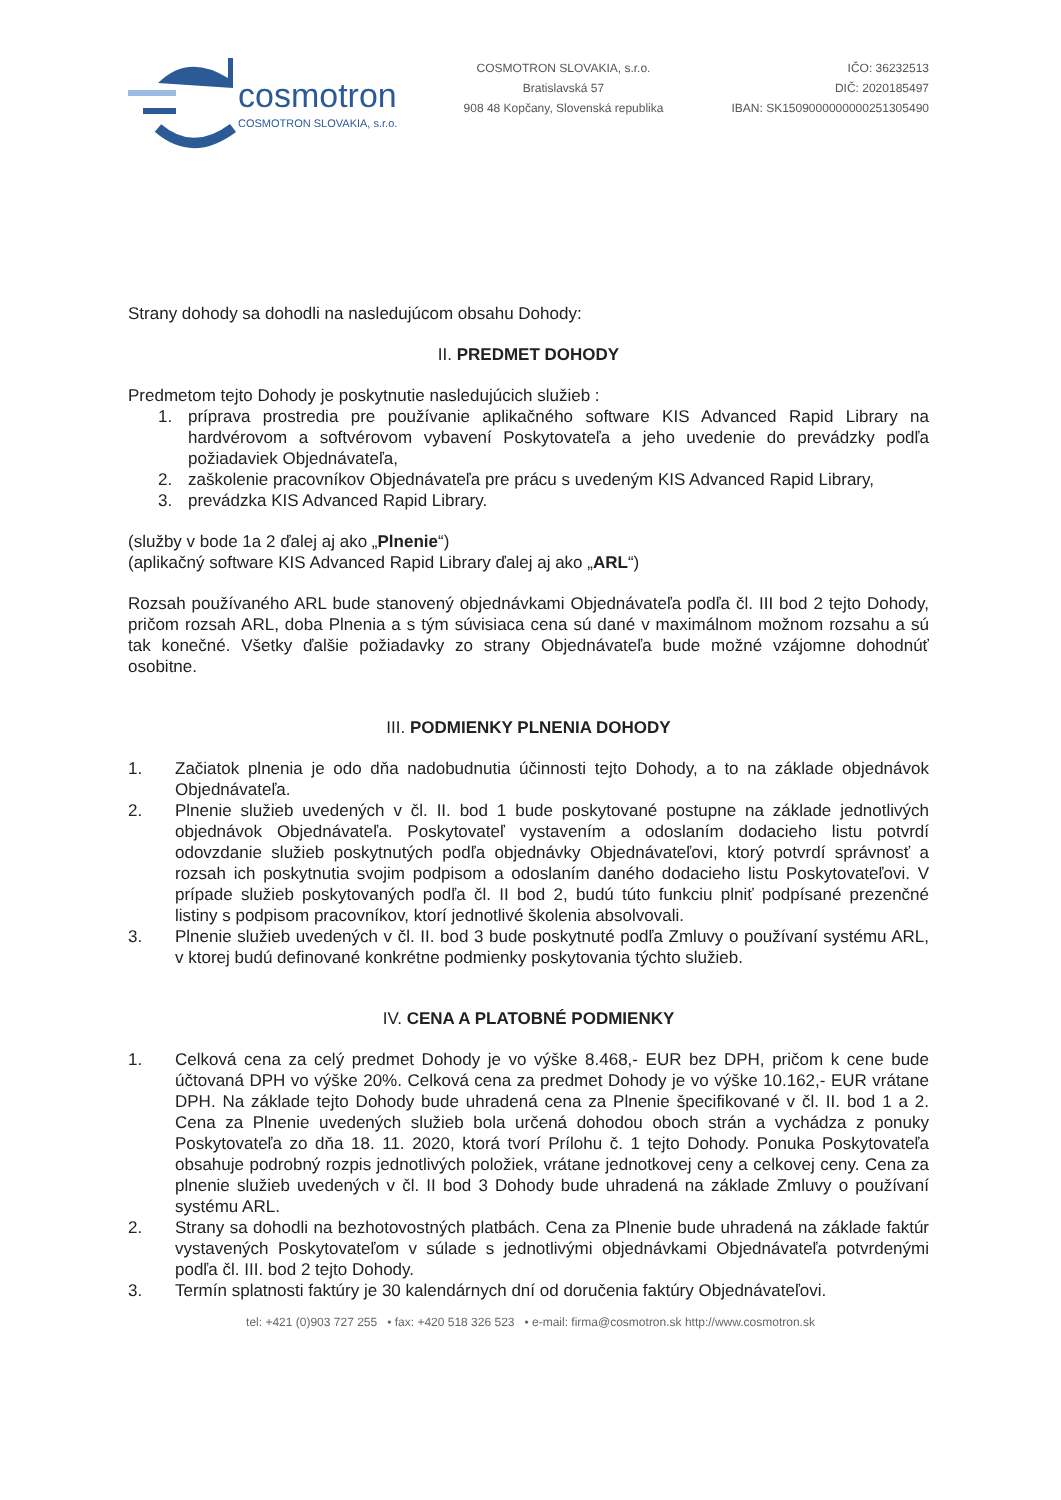cosmotron
COSMOTRON SLOVAKIA, s.r.o.
COSMOTRON SLOVAKIA, s.r.o.
Bratislavská 57
908 48 Kopčany, Slovenská republika
IČO: 36232513
DIČ: 2020185497
IBAN: SK1509000000000251305490
Strany dohody sa dohodli na nasledujúcom obsahu Dohody:
II. PREDMET DOHODY
Predmetom tejto Dohody je poskytnutie nasledujúcich služieb :
1. príprava prostredia pre používanie aplikačného software KIS Advanced Rapid Library na hardvérovom a softvérovom vybavení Poskytovateľa a jeho uvedenie do prevádzky podľa požiadaviek Objednávateľa,
2. zaškolenie pracovníkov Objednávateľa pre prácu s uvedeným KIS Advanced Rapid Library,
3. prevádzka KIS Advanced Rapid Library.
(služby v bode 1a 2 ďalej aj ako „Plnenie“)
(aplikačný software KIS Advanced Rapid Library ďalej aj ako „ARL“)
Rozsah používaného ARL bude stanovený objednávkami Objednávateľa podľa čl. III bod 2 tejto Dohody, pričom rozsah ARL, doba Plnenia a s tým súvisiaca cena sú dané v maximálnom možnom rozsahu a sú tak konečné. Všetky ďalšie požiadavky zo strany Objednávateľa bude možné vzájomne dohodnúť osobitne.
III. PODMIENKY PLNENIA DOHODY
1. Začiatok plnenia je odo dňa nadobudnutia účinnosti tejto Dohody, a to na základe objednávok Objednávateľa.
2. Plnenie služieb uvedených v čl. II. bod 1 bude poskytované postupne na základe jednotlivých objednávok Objednávateľa. Poskytovateľ vystavením a odoslaním dodacieho listu potvrdí odovzdanie služieb poskytnutých podľa objednávky Objednávateľovi, ktorý potvrdí správnosť a rozsah ich poskytnutia svojim podpisom a odoslaním daného dodacieho listu Poskytovateľovi. V prípade služieb poskytovaných podľa čl. II bod 2, budú túto funkciu plniť podpísané prezenčné listiny s podpisom pracovníkov, ktorí jednotlivé školenia absolvovali.
3. Plnenie služieb uvedených v čl. II. bod 3 bude poskytnuté podľa Zmluvy o používaní systému ARL, v ktorej budú definované konkrétne podmienky poskytovania týchto služieb.
IV. CENA A PLATOBNÉ PODMIENKY
1. Celková cena za celý predmet Dohody je vo výške 8.468,- EUR bez DPH, pričom k cene bude účtovaná DPH vo výške 20%. Celková cena za predmet Dohody je vo výške 10.162,- EUR vrátane DPH. Na základe tejto Dohody bude uhradená cena za Plnenie špecifikované v čl. II. bod 1 a 2. Cena za Plnenie uvedených služieb bola určená dohodou oboch strán a vychádza z ponuky Poskytovateľa zo dňa 18. 11. 2020, ktorá tvorí Prílohu č. 1 tejto Dohody. Ponuka Poskytovateľa obsahuje podrobný rozpis jednotlivých položiek, vrátane jednotkovej ceny a celkovej ceny. Cena za plnenie služieb uvedených v čl. II bod 3 Dohody bude uhradená na základe Zmluvy o používaní systému ARL.
2. Strany sa dohodli na bezhotovostných platbách. Cena za Plnenie bude uhradená na základe faktúr vystavených Poskytovateľom v súlade s jednotlivými objednávkami Objednávateľa potvrdenými podľa čl. III. bod 2 tejto Dohody.
3. Termín splatnosti faktúry je 30 kalendárnych dní od doručenia faktúry Objednávateľovi.
tel: +421 (0)903 727 255 • fax: +420 518 326 523 • e-mail: firma@cosmotron.sk http://www.cosmotron.sk